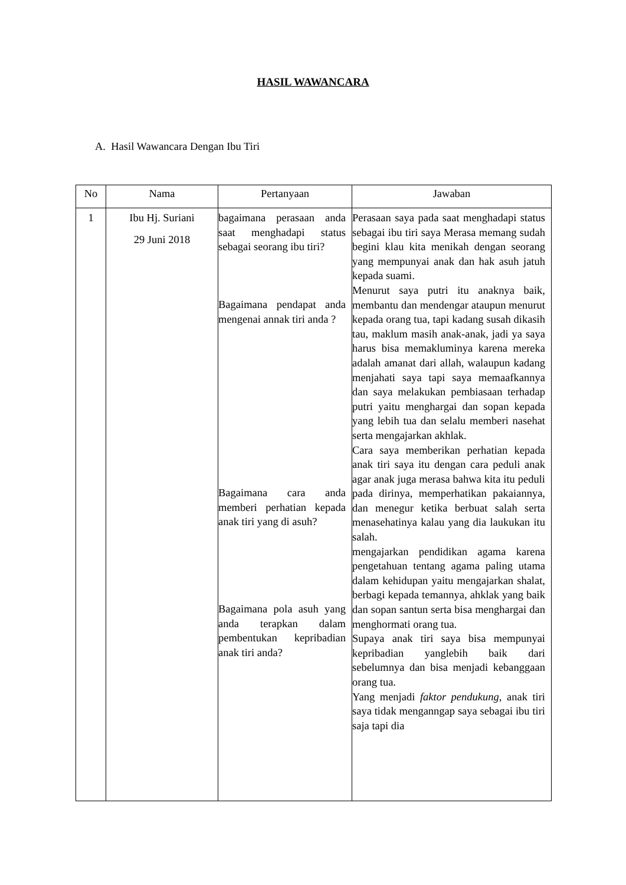HASIL WAWANCARA
A. Hasil Wawancara Dengan Ibu Tiri
| No | Nama | Pertanyaan | Jawaban |
| --- | --- | --- | --- |
| 1 | Ibu Hj. Suriani 29 Juni 2018 | bagaimana perasaan anda saat menghadapi status sebagai seorang ibu tiri? Bagaimana pendapat anda mengenai annak tiri anda ? Bagaimana cara anda memberi perhatian kepada anak tiri yang di asuh? Bagaimana pola asuh yang anda terapkan dalam pembentukan kepribadian anak tiri anda? | Perasaan saya pada saat menghadapi status sebagai ibu tiri saya Merasa memang sudah begini klau kita menikah dengan seorang yang mempunyai anak dan hak asuh jatuh kepada suami. Menurut saya putri itu anaknya baik, membantu dan mendengar ataupun menurut kepada orang tua, tapi kadang susah dikasih tau, maklum masih anak-anak, jadi ya saya harus bisa memakluminya karena mereka adalah amanat dari allah, walaupun kadang menjahati saya tapi saya memaafkannya dan saya melakukan pembiasaan terhadap putri yaitu menghargai dan sopan kepada yang lebih tua dan selalu memberi nasehat serta mengajarkan akhlak. Cara saya memberikan perhatian kepada anak tiri saya itu dengan cara peduli anak agar anak juga merasa bahwa kita itu peduli pada dirinya, memperhatikan pakaiannya, dan menegur ketika berbuat salah serta menasehatinya kalau yang dia laukukan itu salah. mengajarkan pendidikan agama karena pengetahuan tentang agama paling utama dalam kehidupan yaitu mengajarkan shalat, berbagi kepada temannya, ahklak yang baik dan sopan santun serta bisa menghargai dan menghormati orang tua. Supaya anak tiri saya bisa mempunyai kepribadian yanglebih baik dari sebelumnya dan bisa menjadi kebanggaan orang tua. Yang menjadi faktor pendukung, anak tiri saya tidak menganngap saya sebagai ibu tiri saja tapi dia |